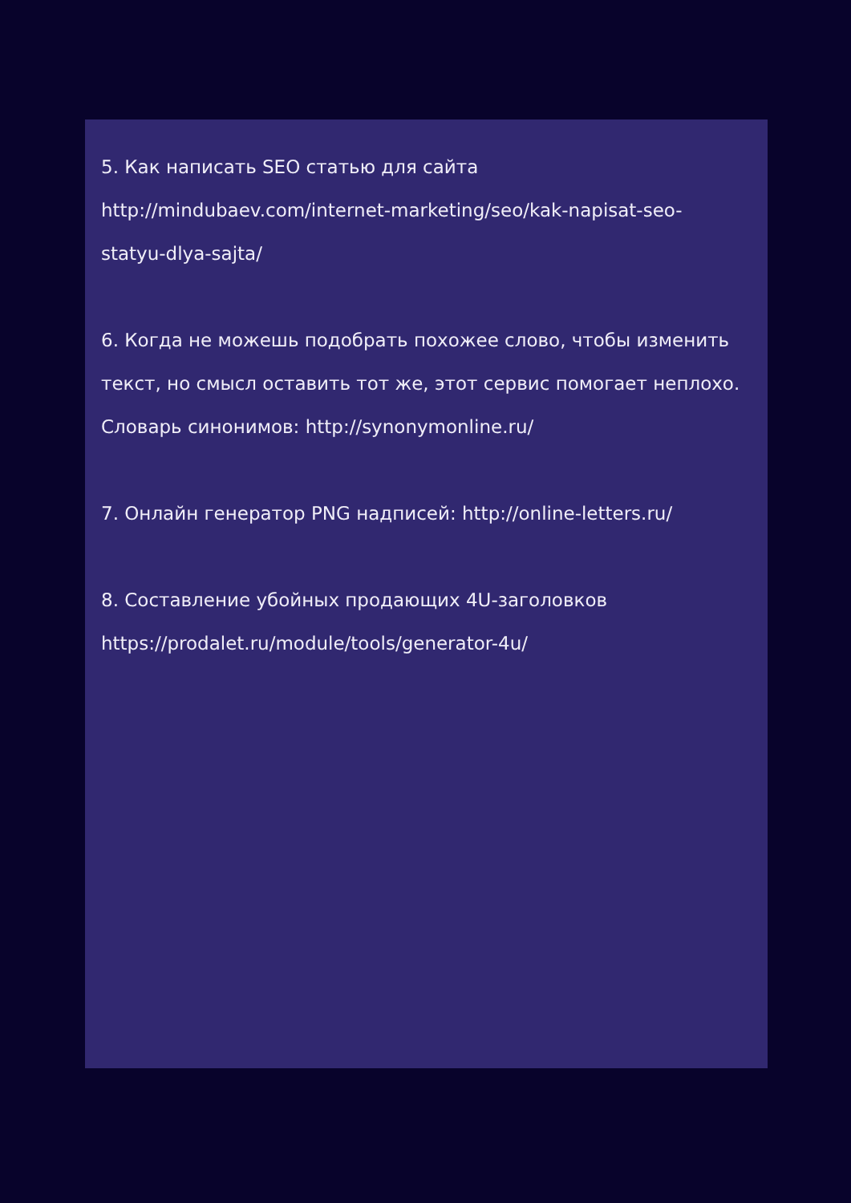5. Как написать SEO статью для сайта
http://mindubaev.com/internet-marketing/seo/kak-napisat-seo-
statyu-dlya-sajta/
6. Когда не можешь подобрать похожее слово, чтобы изменить текст, но смысл оставить тот же, этот сервис помогает неплохо.
Словарь синонимов: http://synonymonline.ru/
7. Онлайн генератор PNG надписей: http://online-letters.ru/
8. Составление убойных продающих 4U-заголовков
https://prodalet.ru/module/tools/generator-4u/